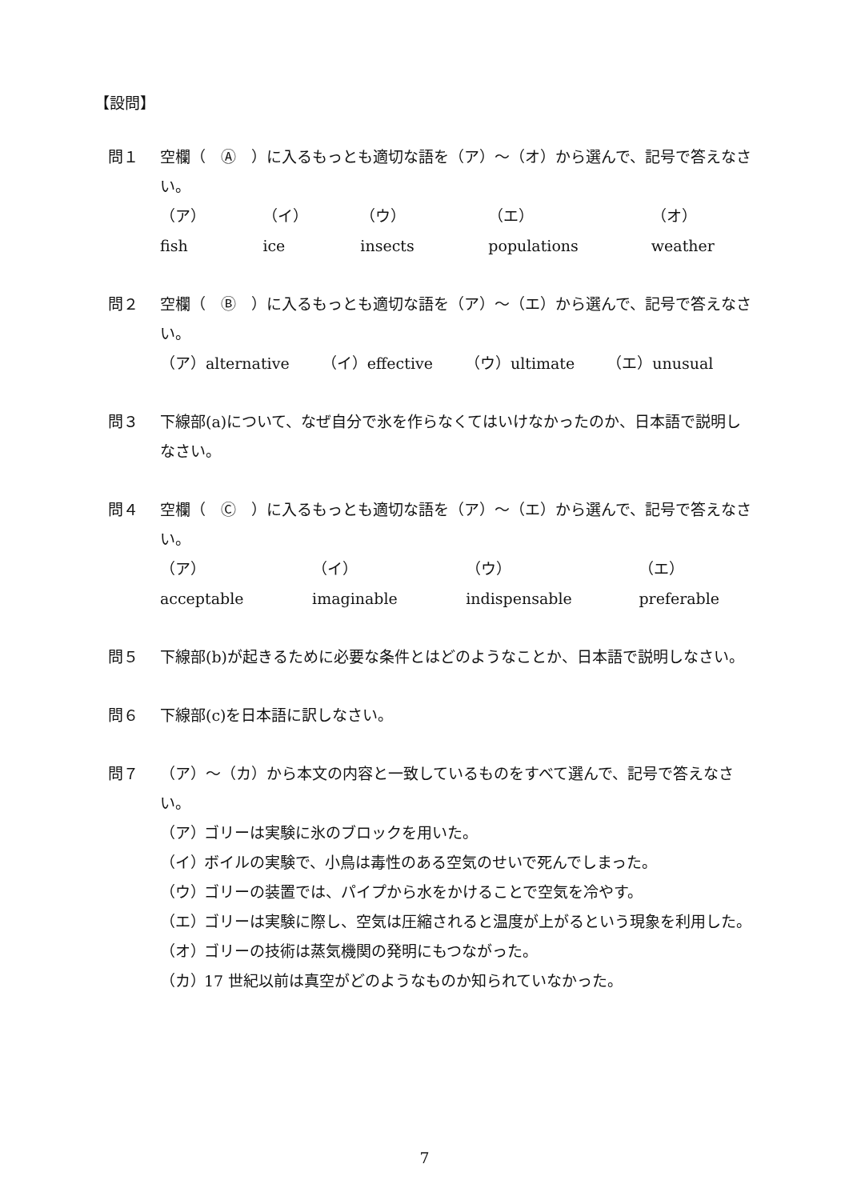【設問】
問１ 空欄（　Ⓐ　）に入るもっとも適切な語を（ア）～（オ）から選んで、記号で答えなさい。
（ア）fish （イ）ice （ウ）insects （エ）populations （オ）weather
問２ 空欄（　Ⓑ　）に入るもっとも適切な語を（ア）～（エ）から選んで、記号で答えなさい。
（ア）alternative （イ）effective （ウ）ultimate （エ）unusual
問３ 下線部(a)について、なぜ自分で氷を作らなくてはいけなかったのか、日本語で説明しなさい。
問４ 空欄（　Ⓒ　）に入るもっとも適切な語を（ア）～（エ）から選んで、記号で答えなさい。
（ア）acceptable （イ）imaginable （ウ）indispensable （エ）preferable
問５ 下線部(b)が起きるために必要な条件とはどのようなことか、日本語で説明しなさい。
問６ 下線部(c)を日本語に訳しなさい。
問７ （ア）～（カ）から本文の内容と一致しているものをすべて選んで、記号で答えなさい。
（ア） ゴリーは実験に氷のブロックを用いた。
（イ） ボイルの実験で、小鳥は毒性のある空気のせいで死んでしまった。
（ウ） ゴリーの装置では、パイプから水をかけることで空気を冷やす。
（エ） ゴリーは実験に際し、空気は圧縮されると温度が上がるという現象を利用した。
（オ） ゴリーの技術は蒸気機関の発明にもつながった。
（カ） 17 世紀以前は真空がどのようなものか知られていなかった。
7